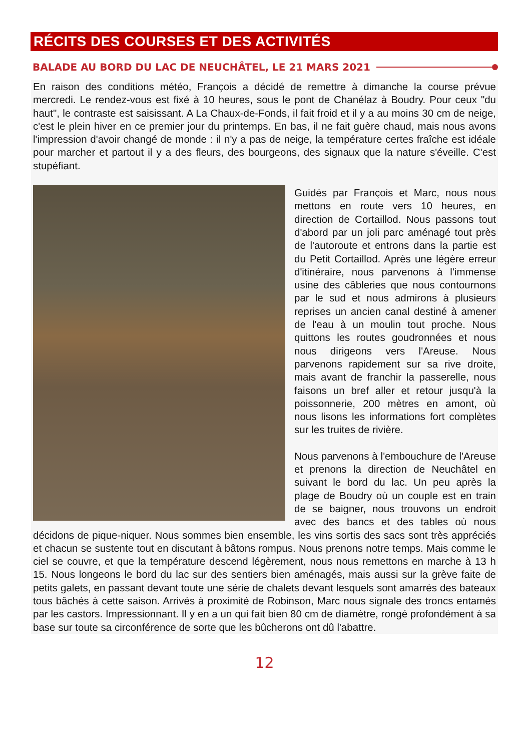RÉCITS DES COURSES ET DES ACTIVITÉS
BALADE AU BORD DU LAC DE NEUCHÂTEL, LE 21 MARS 2021
En raison des conditions météo, François a décidé de remettre à dimanche la course prévue mercredi. Le rendez-vous est fixé à 10 heures, sous le pont de Chanélaz à Boudry. Pour ceux "du haut", le contraste est saisissant. A La Chaux-de-Fonds, il fait froid et il y a au moins 30 cm de neige, c'est le plein hiver en ce premier jour du printemps. En bas, il ne fait guère chaud, mais nous avons l'impression d'avoir changé de monde : il n'y a pas de neige, la température certes fraîche est idéale pour marcher et partout il y a des fleurs, des bourgeons, des signaux que la nature s'éveille. C'est stupéfiant.
Guidés par François et Marc, nous nous mettons en route vers 10 heures, en direction de Cortaillod. Nous passons tout d'abord par un joli parc aménagé tout près de l'autoroute et entrons dans la partie est du Petit Cortaillod. Après une légère erreur d'itinéraire, nous parvenons à l'immense usine des câbleries que nous contournons par le sud et nous admirons à plusieurs reprises un ancien canal destiné à amener de l'eau à un moulin tout proche. Nous quittons les routes goudronnées et nous nous dirigeons vers l'Areuse. Nous parvenons rapidement sur sa rive droite, mais avant de franchir la passerelle, nous faisons un bref aller et retour jusqu'à la poissonnerie, 200 mètres en amont, où nous lisons les informations fort complètes sur les truites de rivière.
Nous parvenons à l'embouchure de l'Areuse et prenons la direction de Neuchâtel en suivant le bord du lac. Un peu après la plage de Boudry où un couple est en train de se baigner, nous trouvons un endroit avec des bancs et des tables où nous décidons de pique-niquer. Nous sommes bien ensemble, les vins sortis des sacs sont très appréciés et chacun se sustente tout en discutant à bâtons rompus. Nous prenons notre temps. Mais comme le ciel se couvre, et que la température descend légèrement, nous nous remettons en marche à 13 h 15. Nous longeons le bord du lac sur des sentiers bien aménagés, mais aussi sur la grève faite de petits galets, en passant devant toute une série de chalets devant lesquels sont amarrés des bateaux tous bâchés à cette saison. Arrivés à proximité de Robinson, Marc nous signale des troncs entamés par les castors. Impressionnant. Il y en a un qui fait bien 80 cm de diamètre, rongé profondément à sa base sur toute sa circonférence de sorte que les bûcherons ont dû l'abattre.
12